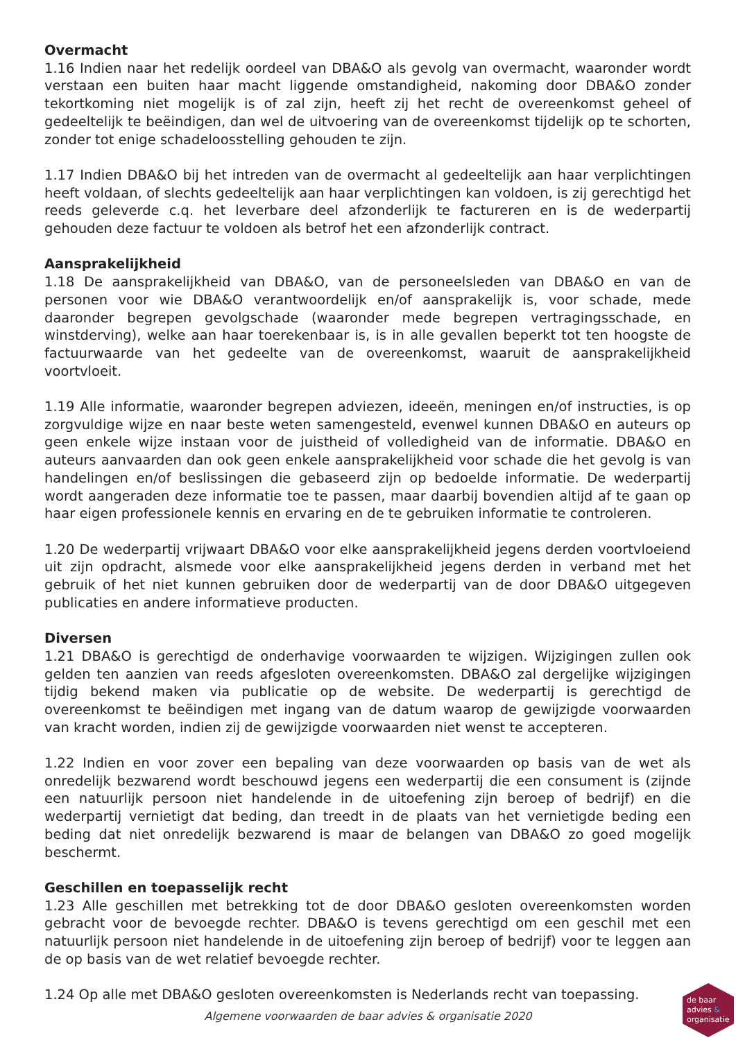Overmacht
1.16 Indien naar het redelijk oordeel van DBA&O als gevolg van overmacht, waaronder wordt verstaan een buiten haar macht liggende omstandigheid, nakoming door DBA&O zonder tekortkoming niet mogelijk is of zal zijn, heeft zij het recht de overeenkomst geheel of gedeeltelijk te beëindigen, dan wel de uitvoering van de overeenkomst tijdelijk op te schorten, zonder tot enige schadeloosstelling gehouden te zijn.
1.17 Indien DBA&O bij het intreden van de overmacht al gedeeltelijk aan haar verplichtingen heeft voldaan, of slechts gedeeltelijk aan haar verplichtingen kan voldoen, is zij gerechtigd het reeds geleverde c.q. het leverbare deel afzonderlijk te factureren en is de wederpartij gehouden deze factuur te voldoen als betrof het een afzonderlijk contract.
Aansprakelijkheid
1.18 De aansprakelijkheid van DBA&O, van de personeelsleden van DBA&O en van de personen voor wie DBA&O verantwoordelijk en/of aansprakelijk is, voor schade, mede daaronder begrepen gevolgschade (waaronder mede begrepen vertragingsschade, en winstderving), welke aan haar toerekenbaar is, is in alle gevallen beperkt tot ten hoogste de factuurwaarde van het gedeelte van de overeenkomst, waaruit de aansprakelijkheid voortvloeit.
1.19 Alle informatie, waaronder begrepen adviezen, ideeën, meningen en/of instructies, is op zorgvuldige wijze en naar beste weten samengesteld, evenwel kunnen DBA&O en auteurs op geen enkele wijze instaan voor de juistheid of volledigheid van de informatie. DBA&O en auteurs aanvaarden dan ook geen enkele aansprakelijkheid voor schade die het gevolg is van handelingen en/of beslissingen die gebaseerd zijn op bedoelde informatie. De wederpartij wordt aangeraden deze informatie toe te passen, maar daarbij bovendien altijd af te gaan op haar eigen professionele kennis en ervaring en de te gebruiken informatie te controleren.
1.20 De wederpartij vrijwaart DBA&O voor elke aansprakelijkheid jegens derden voortvloeiend uit zijn opdracht, alsmede voor elke aansprakelijkheid jegens derden in verband met het gebruik of het niet kunnen gebruiken door de wederpartij van de door DBA&O uitgegeven publicaties en andere informatieve producten.
Diversen
1.21 DBA&O is gerechtigd de onderhavige voorwaarden te wijzigen. Wijzigingen zullen ook gelden ten aanzien van reeds afgesloten overeenkomsten. DBA&O zal dergelijke wijzigingen tijdig bekend maken via publicatie op de website. De wederpartij is gerechtigd de overeenkomst te beëindigen met ingang van de datum waarop de gewijzigde voorwaarden van kracht worden, indien zij de gewijzigde voorwaarden niet wenst te accepteren.
1.22 Indien en voor zover een bepaling van deze voorwaarden op basis van de wet als onredelijk bezwarend wordt beschouwd jegens een wederpartij die een consument is (zijnde een natuurlijk persoon niet handelende in de uitoefening zijn beroep of bedrijf) en die wederpartij vernietigt dat beding, dan treedt in de plaats van het vernietigde beding een beding dat niet onredelijk bezwarend is maar de belangen van DBA&O zo goed mogelijk beschermt.
Geschillen en toepasselijk recht
1.23 Alle geschillen met betrekking tot de door DBA&O gesloten overeenkomsten worden gebracht voor de bevoegde rechter. DBA&O is tevens gerechtigd om een geschil met een natuurlijk persoon niet handelende in de uitoefening zijn beroep of bedrijf) voor te leggen aan de op basis van de wet relatief bevoegde rechter.
1.24 Op alle met DBA&O gesloten overeenkomsten is Nederlands recht van toepassing.
Algemene voorwaarden de baar advies & organisatie 2020
de baar
advies &
organisatie